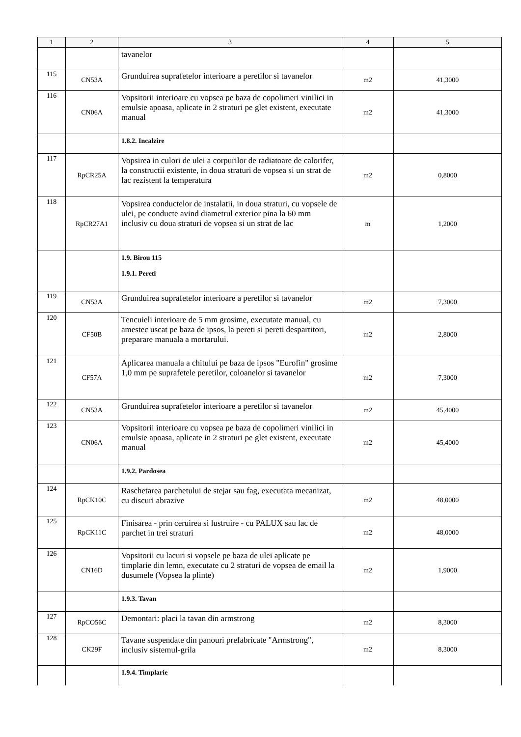| 1 | 2 | 3 | 4 | 5 |
| --- | --- | --- | --- | --- |
| | | tavanelor | | |
| 115 | CN53A | Grunduirea suprafetelor interioare a peretilor si tavanelor | m2 | 41,3000 |
| 116 | CN06A | Vopsitorii interioare cu vopsea pe baza de copolimeri vinilici in emulsie apoasa, aplicate in 2 straturi pe glet existent, executate manual | m2 | 41,3000 |
| | | 1.8.2. Incalzire | | |
| 117 | RpCR25A | Vopsirea in culori de ulei a corpurilor de radiatoare de calorifer, la constructii existente, in doua straturi de vopsea si un strat de lac rezistent la temperatura | m2 | 0,8000 |
| 118 | RpCR27A1 | Vopsirea conductelor de instalatii, in doua straturi, cu vopsele de ulei, pe conducte avind diametrul exterior pina la 60 mm inclusiv cu doua straturi de vopsea si un strat de lac | m | 1,2000 |
| | | 1.9. Birou 115 1.9.1. Pereti | | |
| 119 | CN53A | Grunduirea suprafetelor interioare a peretilor si tavanelor | m2 | 7,3000 |
| 120 | CF50B | Tencuieli interioare de 5 mm grosime, executate manual, cu amestec uscat pe baza de ipsos, la pereti si pereti despartitori, preparare manuala a mortarului. | m2 | 2,8000 |
| 121 | CF57A | Aplicarea manuala a chitului pe baza de ipsos "Eurofin" grosime 1,0 mm pe suprafetele peretilor, coloanelor si tavanelor | m2 | 7,3000 |
| 122 | CN53A | Grunduirea suprafetelor interioare a peretilor si tavanelor | m2 | 45,4000 |
| 123 | CN06A | Vopsitorii interioare cu vopsea pe baza de copolimeri vinilici in emulsie apoasa, aplicate in 2 straturi pe glet existent, executate manual | m2 | 45,4000 |
| | | 1.9.2. Pardosea | | |
| 124 | RpCK10C | Raschetarea parchetului de stejar sau fag, executata mecanizat, cu discuri abrazive | m2 | 48,0000 |
| 125 | RpCK11C | Finisarea - prin ceruirea si lustruire - cu PALUX sau lac de parchet in trei straturi | m2 | 48,0000 |
| 126 | CN16D | Vopsitorii cu lacuri si vopsele pe baza de ulei aplicate pe timplarie din lemn, executate cu 2 straturi de vopsea de email la dusumele (Vopsea la plinte) | m2 | 1,9000 |
| | | 1.9.3. Tavan | | |
| 127 | RpCO56C | Demontari: placi la tavan din armstrong | m2 | 8,3000 |
| 128 | CK29F | Tavane suspendate din panouri prefabricate "Armstrong", inclusiv sistemul-grila | m2 | 8,3000 |
| | | 1.9.4. Timplarie | | |